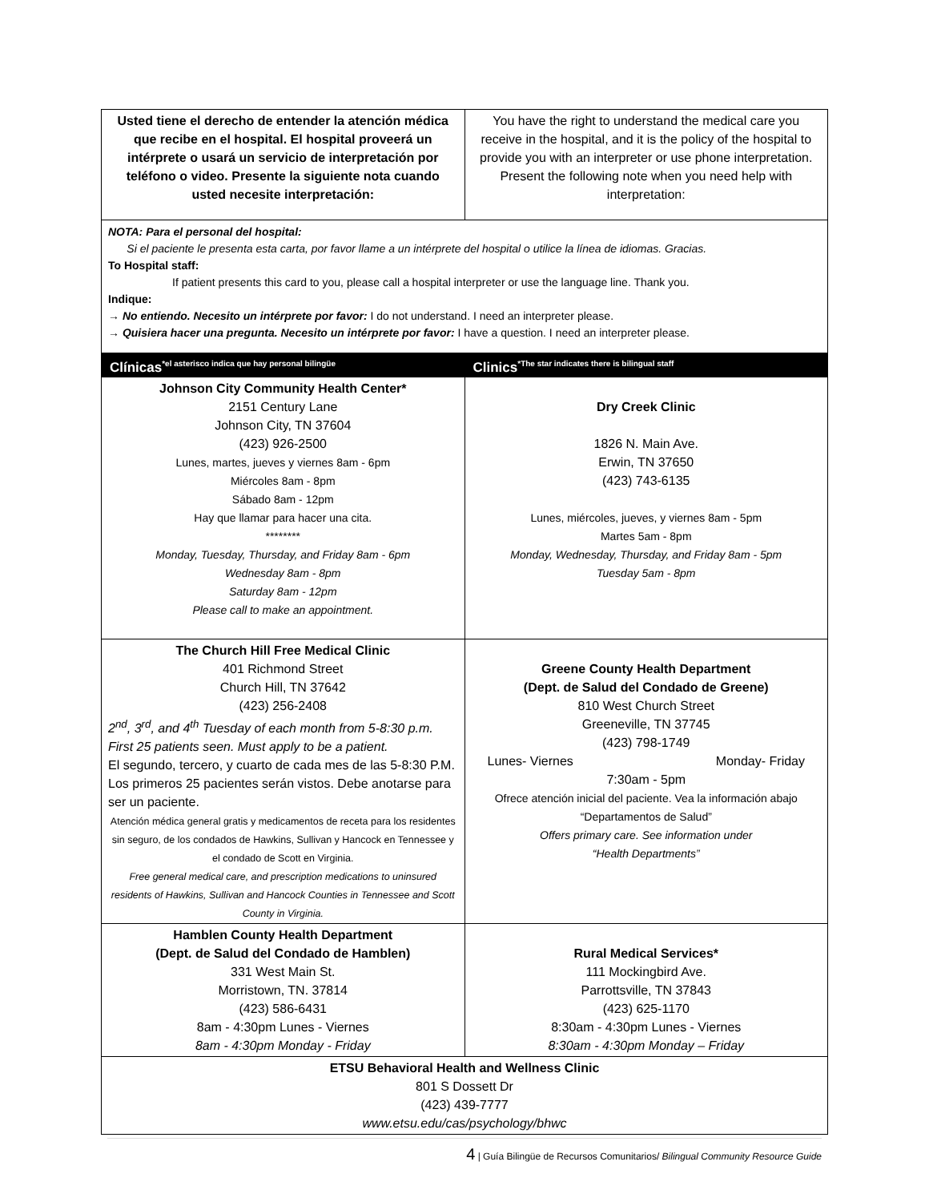| Usted tiene el derecho de entender la atención médica que recibe en el hospital. El hospital proveerá un intérprete o usará un servicio de interpretación por teléfono o video. Presente la siguiente nota cuando usted necesite interpretación: | You have the right to understand the medical care you receive in the hospital, and it is the policy of the hospital to provide you with an interpreter or use phone interpretation. Present the following note when you need help with interpretation: |
NOTA: Para el personal del hospital:
Si el paciente le presenta esta carta, por favor llame a un intérprete del hospital o utilice la línea de idiomas. Gracias.
To Hospital staff:
If patient presents this card to you, please call a hospital interpreter or use the language line. Thank you.
Indique:
→ No entiendo. Necesito un intérprete por favor: I do not understand. I need an interpreter please.
→ Quisiera hacer una pregunta. Necesito un intérprete por favor: I have a question. I need an interpreter please.
| Clínicas<sup>*el asterisco indica que hay personal bilingüe</sup> | Clinics<sup>*The star indicates there is bilingual staff</sup> |
| Johnson City Community Health Center* 2151 Century Lane Johnson City, TN 37604 (423) 926-2500 Lunes, martes, jueves y viernes 8am - 6pm Miércoles 8am - 8pm Sábado 8am - 12pm Hay que llamar para hacer una cita. ******** Monday, Tuesday, Thursday, and Friday 8am - 6pm Wednesday 8am - 8pm Saturday 8am - 12pm Please call to make an appointment. | Dry Creek Clinic 1826 N. Main Ave. Erwin, TN 37650 (423) 743-6135 Lunes, miércoles, jueves, y viernes 8am - 5pm Martes 5am - 8pm Monday, Wednesday, Thursday, and Friday 8am - 5pm Tuesday 5am - 8pm |
| The Church Hill Free Medical Clinic 401 Richmond Street Church Hill, TN 37642 (423) 256-2408 2<sup>nd</sup>, 3<sup>rd</sup>, and 4<sup>th</sup> Tuesday of each month from 5-8:30 p.m. First 25 patients seen. Must apply to be a patient. El segundo, tercero, y cuarto de cada mes de las 5-8:30 P.M. Los primeros 25 pacientes serán vistos. Debe anotarse para ser un paciente. Atención médica general gratis y medicamentos de receta para los residentes sin seguro, de los condados de Hawkins, Sullivan y Hancock en Tennessee y el condado de Scott en Virginia. Free general medical care, and prescription medications to uninsured residents of Hawkins, Sullivan and Hancock Counties in Tennessee and Scott County in Virginia. | Greene County Health Department (Dept. de Salud del Condado de Greene) 810 West Church Street Greeneville, TN 37745 (423) 798-1749 Lunes- Viernes Monday- Friday 7:30am - 5pm Ofrece atención inicial del paciente. Vea la información abajo “Departamentos de Salud” Offers primary care. See information under “Health Departments” |
| Hamblen County Health Department (Dept. de Salud del Condado de Hamblen) 331 West Main St. Morristown, TN. 37814 (423) 586-6431 8am - 4:30pm Lunes - Viernes 8am - 4:30pm Monday - Friday | Rural Medical Services* 111 Mockingbird Ave. Parrottsville, TN 37843 (423) 625-1170 8:30am - 4:30pm Lunes - Viernes 8:30am - 4:30pm Monday – Friday |
| ETSU Behavioral Health and Wellness Clinic 801 S Dossett Dr (423) 439-7777 www.etsu.edu/cas/psychology/bhwc | |
4 | Guía Bilingüe de Recursos Comunitarios/ Bilingual Community Resource Guide